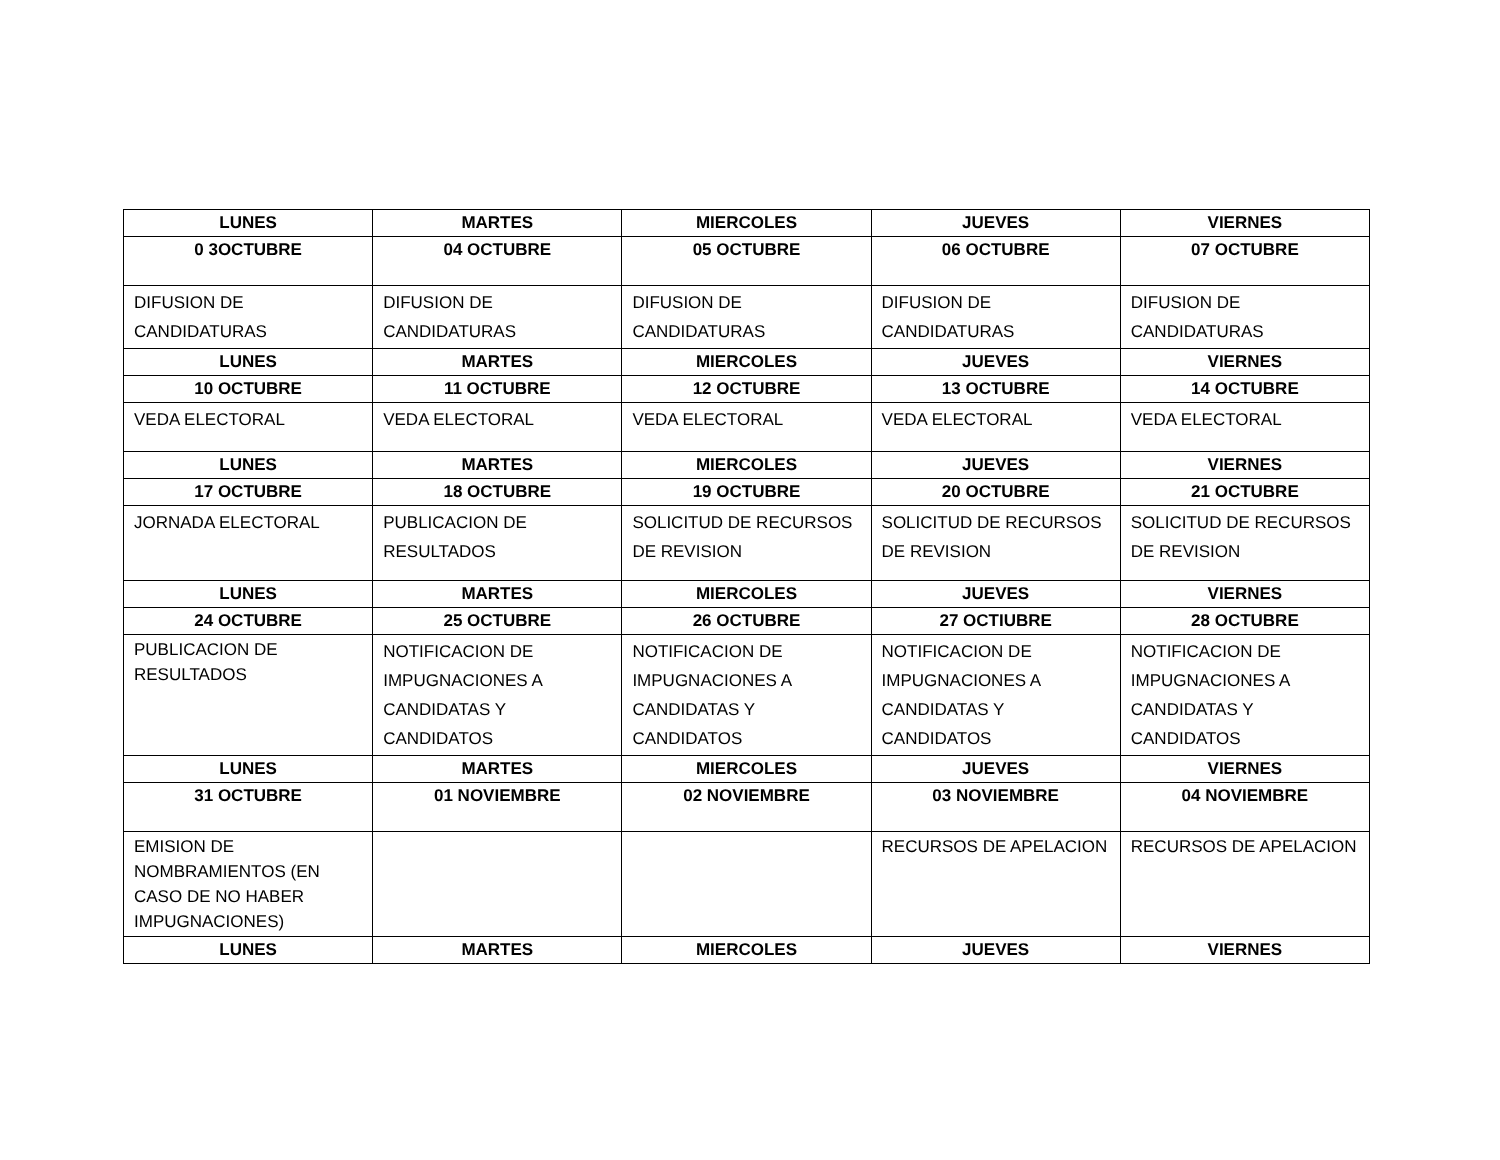| LUNES | MARTES | MIERCOLES | JUEVES | VIERNES |
| --- | --- | --- | --- | --- |
| 0 3OCTUBRE | 04 OCTUBRE | 05 OCTUBRE | 06 OCTUBRE | 07 OCTUBRE |
| DIFUSION DE CANDIDATURAS | DIFUSION DE CANDIDATURAS | DIFUSION DE CANDIDATURAS | DIFUSION DE CANDIDATURAS | DIFUSION DE CANDIDATURAS |
| LUNES | MARTES | MIERCOLES | JUEVES | VIERNES |
| 10 OCTUBRE | 11 OCTUBRE | 12 OCTUBRE | 13 OCTUBRE | 14 OCTUBRE |
| VEDA ELECTORAL | VEDA ELECTORAL | VEDA ELECTORAL | VEDA ELECTORAL | VEDA ELECTORAL |
| LUNES | MARTES | MIERCOLES | JUEVES | VIERNES |
| 17 OCTUBRE | 18 OCTUBRE | 19 OCTUBRE | 20 OCTUBRE | 21 OCTUBRE |
| JORNADA ELECTORAL | PUBLICACION DE RESULTADOS | SOLICITUD DE RECURSOS DE REVISION | SOLICITUD DE RECURSOS DE REVISION | SOLICITUD DE RECURSOS DE REVISION |
| LUNES | MARTES | MIERCOLES | JUEVES | VIERNES |
| 24 OCTUBRE | 25 OCTUBRE | 26 OCTUBRE | 27 OCTIUBRE | 28 OCTUBRE |
| PUBLICACION DE RESULTADOS | NOTIFICACION DE IMPUGNACIONES A CANDIDATAS Y CANDIDATOS | NOTIFICACION DE IMPUGNACIONES A CANDIDATAS Y CANDIDATOS | NOTIFICACION DE IMPUGNACIONES A CANDIDATAS Y CANDIDATOS | NOTIFICACION DE IMPUGNACIONES A CANDIDATAS Y CANDIDATOS |
| LUNES | MARTES | MIERCOLES | JUEVES | VIERNES |
| 31 OCTUBRE | 01 NOVIEMBRE | 02 NOVIEMBRE | 03 NOVIEMBRE | 04 NOVIEMBRE |
| EMISION DE NOMBRAMIENTOS (EN CASO DE NO HABER IMPUGNACIONES) | | | RECURSOS DE APELACION | RECURSOS DE APELACION |
| LUNES | MARTES | MIERCOLES | JUEVES | VIERNES |